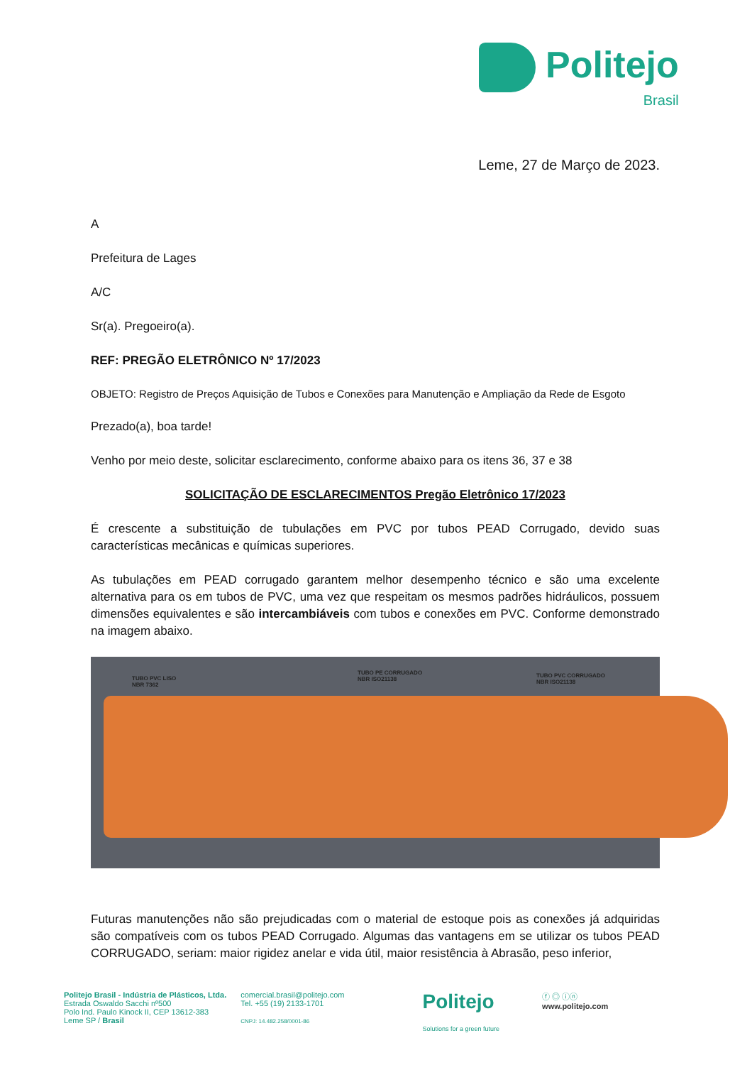Politejo
Brasil
Leme, 27 de Março de 2023.
A
Prefeitura de Lages
A/C
Sr(a). Pregoeiro(a).
REF: PREGÃO ELETRÔNICO Nº 17/2023
OBJETO: Registro de Preços Aquisição de Tubos e Conexões para Manutenção e Ampliação da Rede de Esgoto
Prezado(a), boa tarde!
Venho por meio deste, solicitar esclarecimento, conforme abaixo para os itens 36, 37 e 38
SOLICITAÇÃO DE ESCLARECIMENTOS Pregão Eletrônico 17/2023
É crescente a substituição de tubulações em PVC por tubos PEAD Corrugado, devido suas características mecânicas e químicas superiores.
As tubulações em PEAD corrugado garantem melhor desempenho técnico e são uma excelente alternativa para os em tubos de PVC, uma vez que respeitam os mesmos padrões hidráulicos, possuem dimensões equivalentes e são intercambiáveis com tubos e conexões em PVC. Conforme demonstrado na imagem abaixo.
TUBO PVC LISO
NBR 7362
TUBO PE CORRUGADO
NBR ISO21138
TUBO PVC CORRUGADO
NBR ISO21138
Futuras manutenções não são prejudicadas com o material de estoque pois as conexões já adquiridas são compatíveis com os tubos PEAD Corrugado. Algumas das vantagens em se utilizar os tubos PEAD CORRUGADO, seriam: maior rigidez anelar e vida útil, maior resistência à Abrasão, peso inferior,
Politejo Brasil - Indústria de Plásticos, Ltda.
Estrada Oswaldo Sacchi nº500
Polo Ind. Paulo Kinock II, CEP 13612-383
Leme SP / Brasil
comercial.brasil@politejo.com
Tel. +55 (19) 2133-1701
CNPJ: 14.482.258/0001-86
Politejo
Solutions for a green future
ⓕ ◎ ⓘⓝ
www.politejo.com